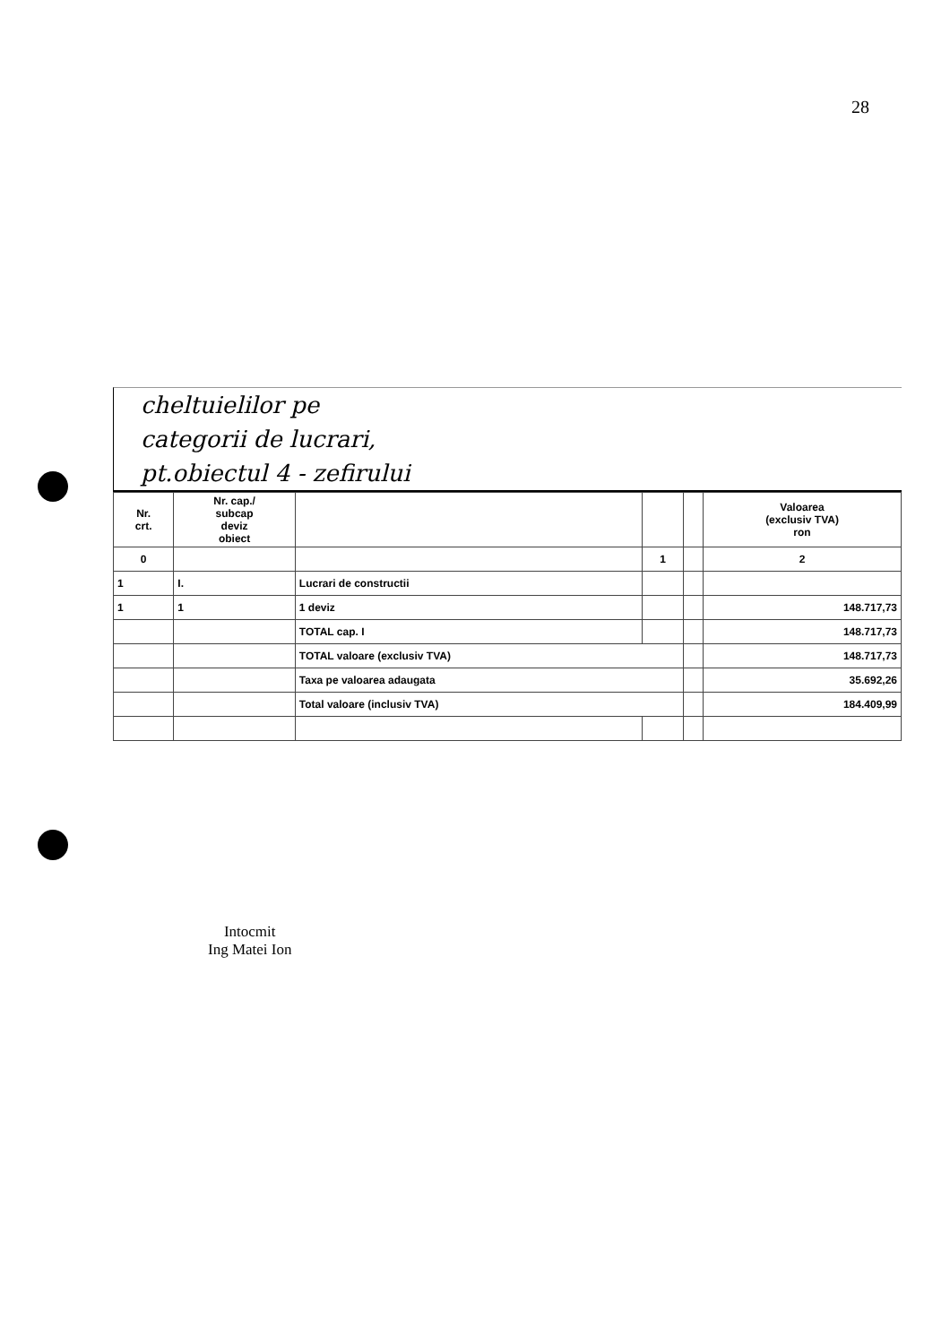28
cheltuielilor pe
categorii de lucrari,
pt.obiectul 4 - zefirului
| Nr. crt. | Nr. cap./ subcap deviz obiect | | | | Valoarea (exclusiv TVA) ron |
| 0 | | | 1 | | 2 |
| 1 | I. | Lucrari de constructii | | | |
| 1 | 1 | 1 deviz | | | 148.717,73 |
| | | TOTAL cap. I | | | 148.717,73 |
| | | TOTAL valoare (exclusiv TVA) | | | 148.717,73 |
| | | Taxa pe valoarea adaugata | | | 35.692,26 |
| | | Total valoare (inclusiv TVA) | | | 184.409,99 |
Intocmit
Ing Matei Ion